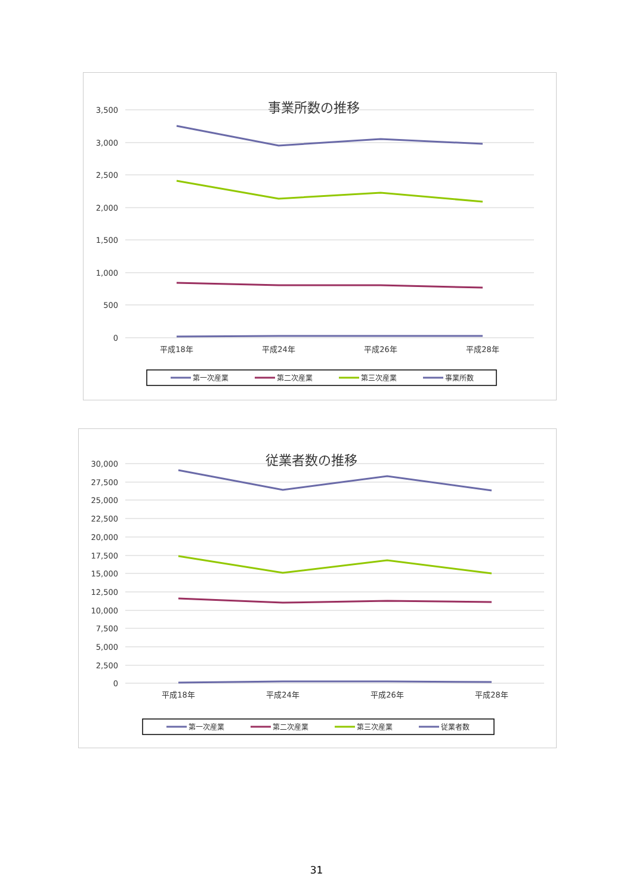事業所数の推移
3,500
3,000
2,500
2,000
1,500
1,000
500
0
平成18年
平成24年
平成26年
平成28年
第一次産業
第二次産業
第三次産業
事業所数
従業者数の推移
30,000
27,500
25,000
22,500
20,000
17,500
15,000
12,500
10,000
7,500
5,000
2,500
0
平成18年
平成24年
平成26年
平成28年
第一次産業
第二次産業
第三次産業
従業者数
31